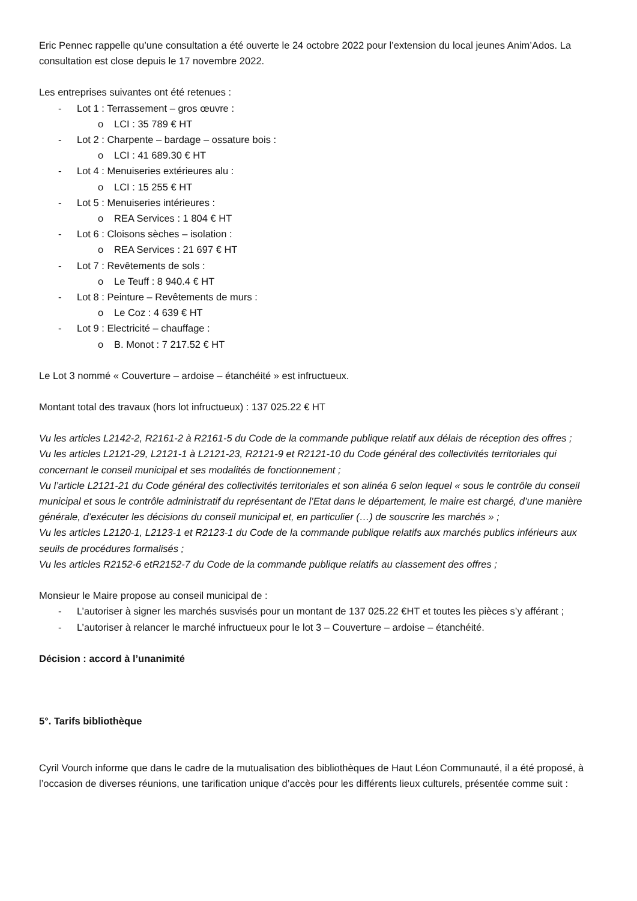Eric Pennec rappelle qu’une consultation a été ouverte le 24 octobre 2022 pour l’extension du local jeunes Anim’Ados. La consultation est close depuis le 17 novembre 2022.
Les entreprises suivantes ont été retenues :
- Lot 1 : Terrassement – gros œuvre :
o LCI : 35 789 € HT
- Lot 2 : Charpente – bardage – ossature bois :
o LCI : 41 689.30 € HT
- Lot 4 : Menuiseries extérieures alu :
o LCI : 15 255 € HT
- Lot 5 : Menuiseries intérieures :
o REA Services : 1 804 € HT
- Lot 6 : Cloisons sèches – isolation :
o REA Services : 21 697 € HT
- Lot 7 : Revêtements de sols :
o Le Teuff : 8 940.4 € HT
- Lot 8 : Peinture – Revêtements de murs :
o Le Coz : 4 639 € HT
- Lot 9 : Electricité – chauffage :
o B. Monot : 7 217.52 € HT
Le Lot 3 nommé « Couverture – ardoise – étanchéité » est infructueux.
Montant total des travaux (hors lot infructueux) : 137 025.22 € HT
Vu les articles L2142-2, R2161-2 à R2161-5 du Code de la commande publique relatif aux délais de réception des offres ;
Vu les articles L2121-29, L2121-1 à L2121-23, R2121-9 et R2121-10 du Code général des collectivités territoriales qui concernant le conseil municipal et ses modalités de fonctionnement ;
Vu l’article L2121-21 du Code général des collectivités territoriales et son alinéa 6 selon lequel « sous le contrôle du conseil municipal et sous le contrôle administratif du représentant de l’Etat dans le département, le maire est chargé, d’une manière générale, d’exécuter les décisions du conseil municipal et, en particulier (…) de souscrire les marchés » ;
Vu les articles L2120-1, L2123-1 et R2123-1 du Code de la commande publique relatifs aux marchés publics inférieurs aux seuils de procédures formalisés ;
Vu les articles R2152-6 etR2152-7 du Code de la commande publique relatifs au classement des offres ;
Monsieur le Maire propose au conseil municipal de :
- L’autoriser à signer les marchés susvisés pour un montant de 137 025.22 €HT et toutes les pièces s’y afférant ;
- L’autoriser à relancer le marché infructueux pour le lot 3 – Couverture – ardoise – étanchéité.
Décision : accord à l’unanimité
5°. Tarifs bibliothèque
Cyril Vourch informe que dans le cadre de la mutualisation des bibliothèques de Haut Léon Communauté, il a été proposé, à l’occasion de diverses réunions, une tarification unique d’accès pour les différents lieux culturels, présentée comme suit :